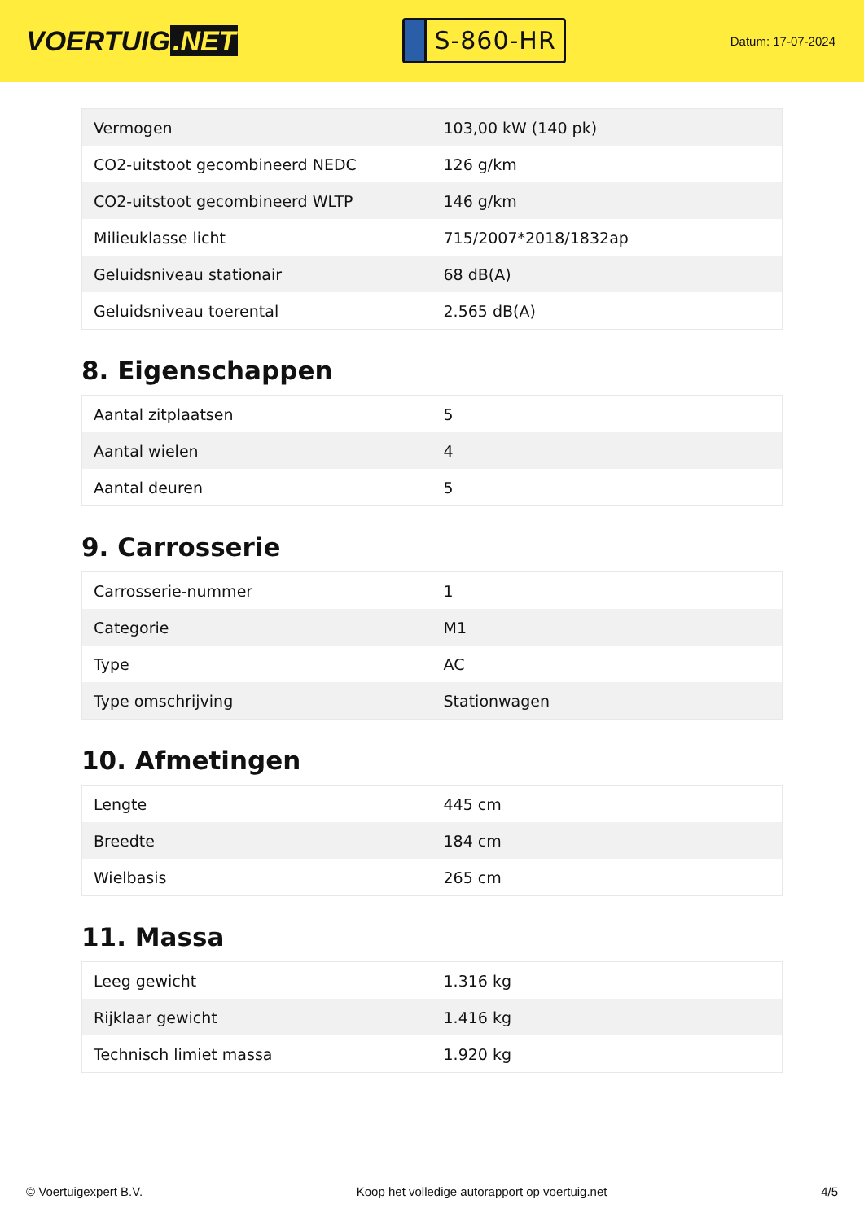VOERTUIG.NET
S-860-HR
Datum: 17-07-2024
| Vermogen | 103,00 kW (140 pk) |
| CO2-uitstoot gecombineerd NEDC | 126 g/km |
| CO2-uitstoot gecombineerd WLTP | 146 g/km |
| Milieuklasse licht | 715/2007*2018/1832ap |
| Geluidsniveau stationair | 68 dB(A) |
| Geluidsniveau toerental | 2.565 dB(A) |
8. Eigenschappen
| Aantal zitplaatsen | 5 |
| Aantal wielen | 4 |
| Aantal deuren | 5 |
9. Carrosserie
| Carrosserie-nummer | 1 |
| Categorie | M1 |
| Type | AC |
| Type omschrijving | Stationwagen |
10. Afmetingen
| Lengte | 445 cm |
| Breedte | 184 cm |
| Wielbasis | 265 cm |
11. Massa
| Leeg gewicht | 1.316 kg |
| Rijklaar gewicht | 1.416 kg |
| Technisch limiet massa | 1.920 kg |
© Voertuigexpert B.V. Koop het volledige autorapport op voertuig.net 4/5